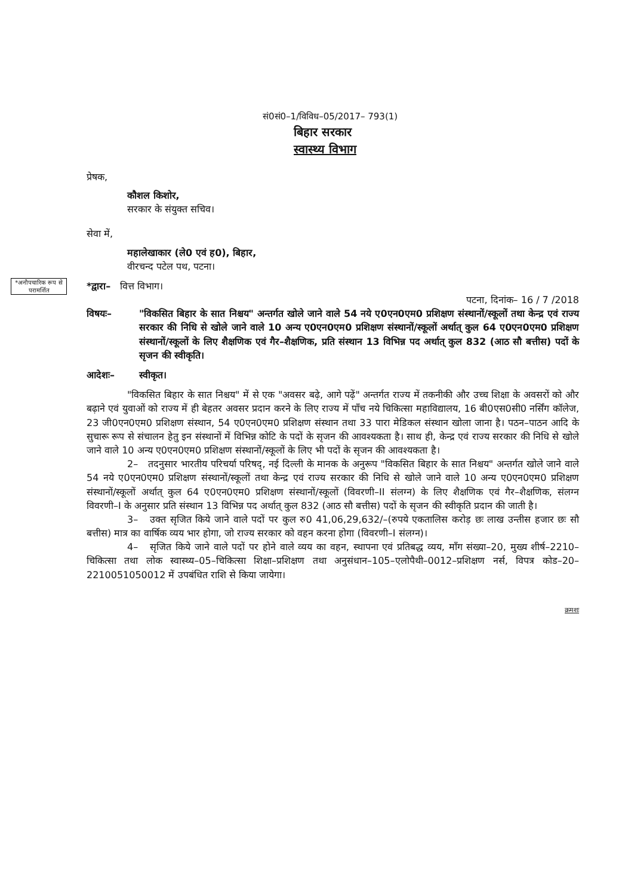सं0सं0–1/विविध–05/2017– 793(1)
बिहार सरकार
स्वास्थ्य विभाग
*अनौपचारिक रूप से परामर्शित
प्रेषक,
कौशल किशोर,
सरकार के संयुक्त सचिव।
सेवा में,
महालेखाकार (ले0 एवं ह0), बिहार,
वीरचन्द पटेल पथ, पटना।
*द्वारा– वित्त विभाग।
पटना, दिनांक– 16 / 7 /2018
विषयः– "विकसित बिहार के सात निश्चय" अन्तर्गत खोले जाने वाले 54 नये ए0एन0एम0 प्रशिक्षण संस्थानों/स्कूलों तथा केन्द्र एवं राज्य सरकार की निधि से खोले जाने वाले 10 अन्य ए0एन0एम0 प्रशिक्षण संस्थानों/स्कूलों अर्थात् कुल 64 ए0एन0एम0 प्रशिक्षण संस्थानों/स्कूलों के लिए शैक्षणिक एवं गैर–शैक्षणिक, प्रति संस्थान 13 विभिन्न पद अर्थात् कुल 832 (आठ सौ बत्तीस) पदों के सृजन की स्वीकृति।
आदेशः– स्वीकृत।
"विकसित बिहार के सात निश्चय" में से एक "अवसर बढ़े, आगे पढ़ें" अन्तर्गत राज्य में तकनीकी और उच्च शिक्षा के अवसरों को और बढ़ाने एवं युवाओं को राज्य में ही बेहतर अवसर प्रदान करने के लिए राज्य में पाँच नये चिकित्सा महाविद्यालय, 16 बी0एस0सी0 नर्सिंग कॉलेज, 23 जी0एन0एम0 प्रशिक्षण संस्थान, 54 ए0एन0एम0 प्रशिक्षण संस्थान तथा 33 पारा मेडिकल संस्थान खोला जाना है। पठन–पाठन आदि के सुचारू रूप से संचालन हेतु इन संस्थानों में विभिन्न कोटि के पदों के सृजन की आवश्यकता है। साथ ही, केन्द्र एवं राज्य सरकार की निधि से खोले जाने वाले 10 अन्य ए0एन0एम0 प्रशिक्षण संस्थानों/स्कूलों के लिए भी पदों के सृजन की आवश्यकता है।
2– तदनुसार भारतीय परिचर्या परिषद्, नई दिल्ली के मानक के अनुरूप "विकसित बिहार के सात निश्चय" अन्तर्गत खोले जाने वाले 54 नये ए0एन0एम0 प्रशिक्षण संस्थानों/स्कूलों तथा केन्द्र एवं राज्य सरकार की निधि से खोले जाने वाले 10 अन्य ए0एन0एम0 प्रशिक्षण संस्थानों/स्कूलों अर्थात् कुल 64 ए0एन0एम0 प्रशिक्षण संस्थानों/स्कूलों (विवरणी–II संलग्न) के लिए शैक्षणिक एवं गैर–शैक्षणिक, संलग्न विवरणी–I के अनुसार प्रति संस्थान 13 विभिन्न पद अर्थात् कुल 832 (आठ सौ बत्तीस) पदों के सृजन की स्वीकृति प्रदान की जाती है।
3– उक्त सृजित किये जाने वाले पदों पर कुल रु0 41,06,29,632/–(रुपये एकतालिस करोड़ छः लाख उन्तीस हजार छः सौ बत्तीस) मात्र का वार्षिक व्यय भार होगा, जो राज्य सरकार को वहन करना होगा (विवरणी–I संलग्न)।
4– सृजित किये जाने वाले पदों पर होने वाले व्यय का वहन, स्थापना एवं प्रतिबद्ध व्यय, माँग संख्या–20, मुख्य शीर्ष–2210–चिकित्सा तथा लोक स्वास्थ्य–05–चिकित्सा शिक्षा–प्रशिक्षण तथा अनुसंधान–105–एलोपैथी–0012–प्रशिक्षण नर्स, विपत्र कोड–20–2210051050012 में उपबंधित राशि से किया जायेगा।
क्रमशः